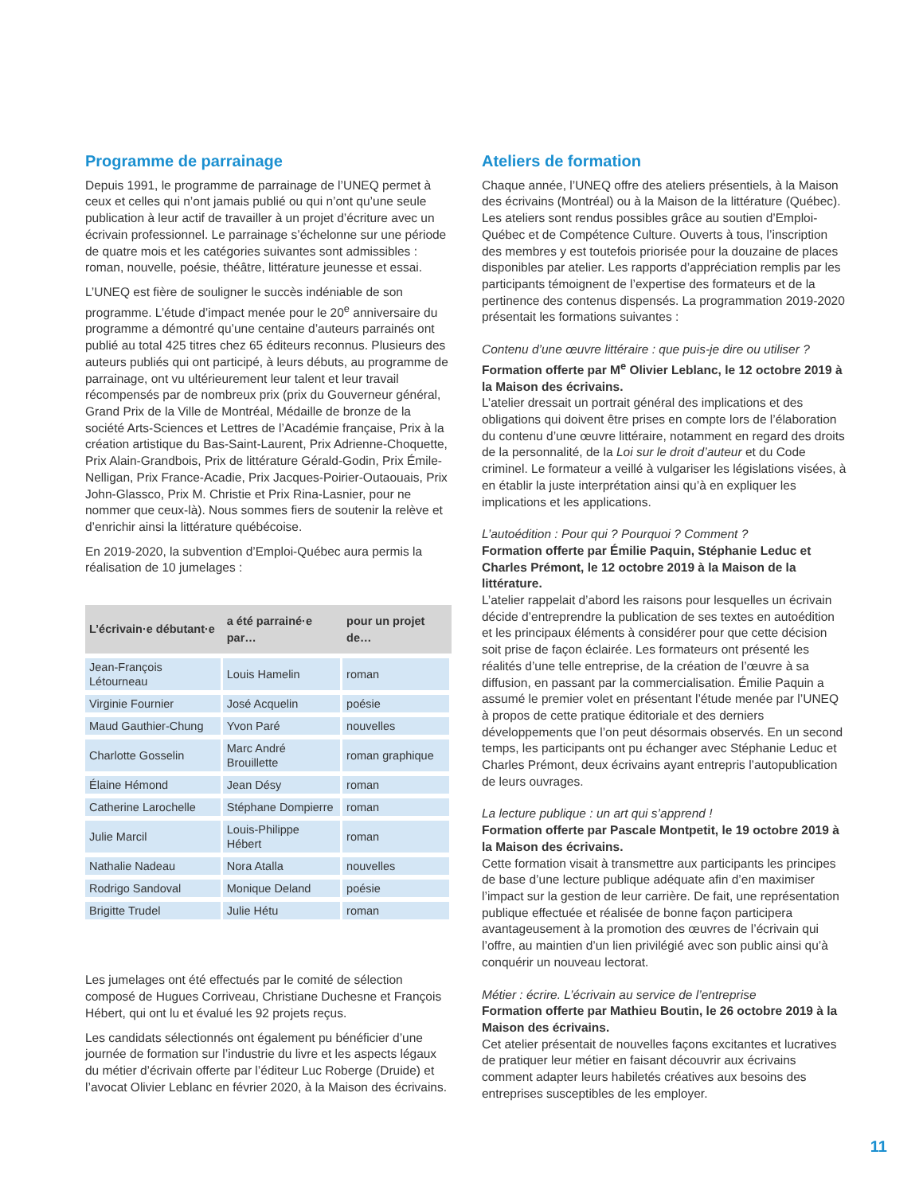Programme de parrainage
Depuis 1991, le programme de parrainage de l’UNEQ permet à ceux et celles qui n’ont jamais publié ou qui n’ont qu’une seule publication à leur actif de travailler à un projet d’écriture avec un écrivain professionnel. Le parrainage s’échelonne sur une période de quatre mois et les catégories suivantes sont admissibles : roman, nouvelle, poésie, théâtre, littérature jeunesse et essai.
L’UNEQ est fière de souligner le succès indéniable de son programme. L’étude d’impact menée pour le 20<sup>e</sup> anniversaire du programme a démontré qu’une centaine d’auteurs parrainés ont publié au total 425 titres chez 65 éditeurs reconnus. Plusieurs des auteurs publiés qui ont participé, à leurs débuts, au programme de parrainage, ont vu ultérieurement leur talent et leur travail récompensés par de nombreux prix (prix du Gouverneur général, Grand Prix de la Ville de Montréal, Médaille de bronze de la société Arts-Sciences et Lettres de l’Académie française, Prix à la création artistique du Bas-Saint-Laurent, Prix Adrienne-Choquette, Prix Alain-Grandbois, Prix de littérature Gérald-Godin, Prix Émile-Nelligan, Prix France-Acadie, Prix Jacques-Poirier-Outaouais, Prix John-Glassco, Prix M. Christie et Prix Rina-Lasnier, pour ne nommer que ceux-là). Nous sommes fiers de soutenir la relève et d’enrichir ainsi la littérature québécoise.
En 2019-2020, la subvention d’Emploi-Québec aura permis la réalisation de 10 jumelages :
| L’écrivain·e débutant·e | a été parrainé·e par… | pour un projet de… |
| --- | --- | --- |
| Jean-François Létourneau | Louis Hamelin | roman |
| Virginie Fournier | José Acquelin | poésie |
| Maud Gauthier-Chung | Yvon Paré | nouvelles |
| Charlotte Gosselin | Marc André Brouillette | roman graphique |
| Élaine Hémond | Jean Désy | roman |
| Catherine Larochelle | Stéphane Dompierre | roman |
| Julie Marcil | Louis-Philippe Hébert | roman |
| Nathalie Nadeau | Nora Atalla | nouvelles |
| Rodrigo Sandoval | Monique Deland | poésie |
| Brigitte Trudel | Julie Hétu | roman |
Les jumelages ont été effectués par le comité de sélection composé de Hugues Corriveau, Christiane Duchesne et François Hébert, qui ont lu et évalué les 92 projets reçus.
Les candidats sélectionnés ont également pu bénéficier d’une journée de formation sur l’industrie du livre et les aspects légaux du métier d’écrivain offerte par l’éditeur Luc Roberge (Druide) et l’avocat Olivier Leblanc en février 2020, à la Maison des écrivains.
Ateliers de formation
Chaque année, l’UNEQ offre des ateliers présentiels, à la Maison des écrivains (Montréal) ou à la Maison de la littérature (Québec). Les ateliers sont rendus possibles grâce au soutien d’Emploi-Québec et de Compétence Culture. Ouverts à tous, l’inscription des membres y est toutefois priorisée pour la douzaine de places disponibles par atelier. Les rapports d’appréciation remplis par les participants témoignent de l’expertise des formateurs et de la pertinence des contenus dispensés. La programmation 2019-2020 présentait les formations suivantes :
Contenu d’une œuvre littéraire : que puis-je dire ou utiliser ?
Formation offerte par M<sup>e</sup> Olivier Leblanc, le 12 octobre 2019 à la Maison des écrivains.
L’atelier dressait un portrait général des implications et des obligations qui doivent être prises en compte lors de l’élaboration du contenu d’une œuvre littéraire, notamment en regard des droits de la personnalité, de la Loi sur le droit d’auteur et du Code criminel. Le formateur a veillé à vulgariser les législations visées, à en établir la juste interprétation ainsi qu’à en expliquer les implications et les applications.
L’autoédition : Pour qui ? Pourquoi ? Comment ?
Formation offerte par Émilie Paquin, Stéphanie Leduc et Charles Prémont, le 12 octobre 2019 à la Maison de la littérature.
L’atelier rappelait d’abord les raisons pour lesquelles un écrivain décide d’entreprendre la publication de ses textes en autoédition et les principaux éléments à considérer pour que cette décision soit prise de façon éclairée. Les formateurs ont présenté les réalités d’une telle entreprise, de la création de l’œuvre à sa diffusion, en passant par la commercialisation. Émilie Paquin a assumé le premier volet en présentant l’étude menée par l’UNEQ à propos de cette pratique éditoriale et des derniers développements que l’on peut désormais observés. En un second temps, les participants ont pu échanger avec Stéphanie Leduc et Charles Prémont, deux écrivains ayant entrepris l’autopublication de leurs ouvrages.
La lecture publique : un art qui s’apprend !
Formation offerte par Pascale Montpetit, le 19 octobre 2019 à la Maison des écrivains.
Cette formation visait à transmettre aux participants les principes de base d’une lecture publique adéquate afin d’en maximiser l’impact sur la gestion de leur carrière. De fait, une représentation publique effectuée et réalisée de bonne façon participera avantageusement à la promotion des œuvres de l’écrivain qui l’offre, au maintien d’un lien privilégié avec son public ainsi qu’à conquérir un nouveau lectorat.
Métier : écrire. L’écrivain au service de l’entreprise
Formation offerte par Mathieu Boutin, le 26 octobre 2019 à la Maison des écrivains.
Cet atelier présentait de nouvelles façons excitantes et lucratives de pratiquer leur métier en faisant découvrir aux écrivains comment adapter leurs habiletés créatives aux besoins des entreprises susceptibles de les employer.
11